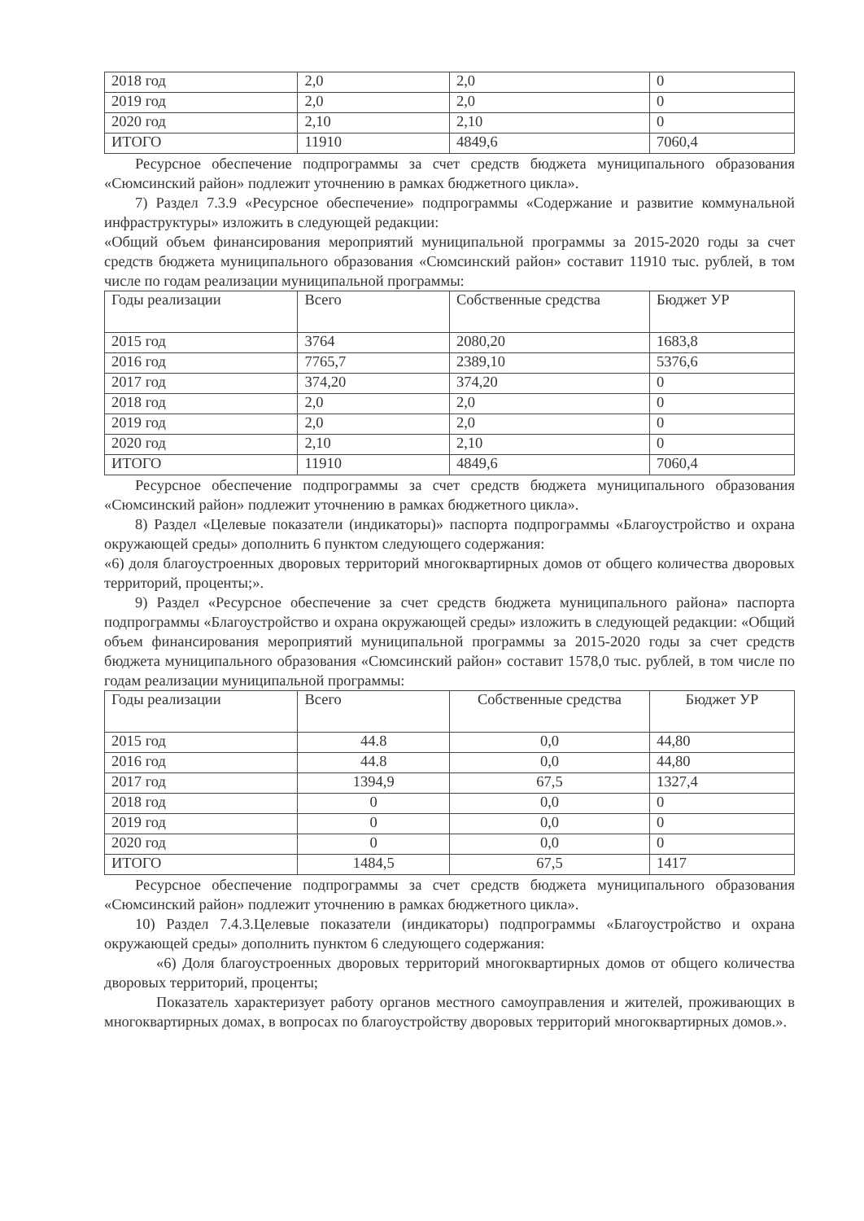| 2018 год | 2,0 | 2,0 | 0 |
| 2019 год | 2,0 | 2,0 | 0 |
| 2020 год | 2,10 | 2,10 | 0 |
| ИТОГО | 11910 | 4849,6 | 7060,4 |
Ресурсное обеспечение подпрограммы за счет средств бюджета муниципального образования «Сюмсинский район» подлежит уточнению в рамках бюджетного цикла».
7) Раздел 7.3.9 «Ресурсное обеспечение» подпрограммы «Содержание и развитие коммунальной инфраструктуры» изложить в следующей редакции:
«Общий объем финансирования мероприятий муниципальной программы за 2015-2020 годы за счет средств бюджета муниципального образования «Сюмсинский район» составит 11910 тыс. рублей, в том числе по годам реализации муниципальной программы:
| Годы реализации | Всего | Собственные средства | Бюджет УР |
| --- | --- | --- | --- |
| 2015 год | 3764 | 2080,20 | 1683,8 |
| 2016 год | 7765,7 | 2389,10 | 5376,6 |
| 2017 год | 374,20 | 374,20 | 0 |
| 2018 год | 2,0 | 2,0 | 0 |
| 2019 год | 2,0 | 2,0 | 0 |
| 2020 год | 2,10 | 2,10 | 0 |
| ИТОГО | 11910 | 4849,6 | 7060,4 |
Ресурсное обеспечение подпрограммы за счет средств бюджета муниципального образования «Сюмсинский район» подлежит уточнению в рамках бюджетного цикла».
8) Раздел «Целевые показатели (индикаторы)» паспорта подпрограммы «Благоустройство и охрана окружающей среды» дополнить 6 пунктом следующего содержания:
«6) доля благоустроенных дворовых территорий многоквартирных домов от общего количества дворовых территорий, проценты;».
9) Раздел «Ресурсное обеспечение за счет средств бюджета муниципального района» паспорта подпрограммы «Благоустройство и охрана окружающей среды» изложить в следующей редакции: «Общий объем финансирования мероприятий муниципальной программы за 2015-2020 годы за счет средств бюджета муниципального образования «Сюмсинский район» составит 1578,0 тыс. рублей, в том числе по годам реализации муниципальной программы:
| Годы реализации | Всего | Собственные средства | Бюджет УР |
| --- | --- | --- | --- |
| 2015 год | 44.8 | 0,0 | 44,80 |
| 2016 год | 44.8 | 0,0 | 44,80 |
| 2017 год | 1394,9 | 67,5 | 1327,4 |
| 2018 год | 0 | 0,0 | 0 |
| 2019 год | 0 | 0,0 | 0 |
| 2020 год | 0 | 0,0 | 0 |
| ИТОГО | 1484,5 | 67,5 | 1417 |
Ресурсное обеспечение подпрограммы за счет средств бюджета муниципального образования «Сюмсинский район» подлежит уточнению в рамках бюджетного цикла».
10) Раздел 7.4.3.Целевые показатели (индикаторы) подпрограммы «Благоустройство и охрана окружающей среды» дополнить пунктом 6 следующего содержания:
«6) Доля благоустроенных дворовых территорий многоквартирных домов от общего количества дворовых территорий, проценты;
Показатель характеризует работу органов местного самоуправления и жителей, проживающих в многоквартирных домах, в вопросах по благоустройству дворовых территорий многоквартирных домов.».